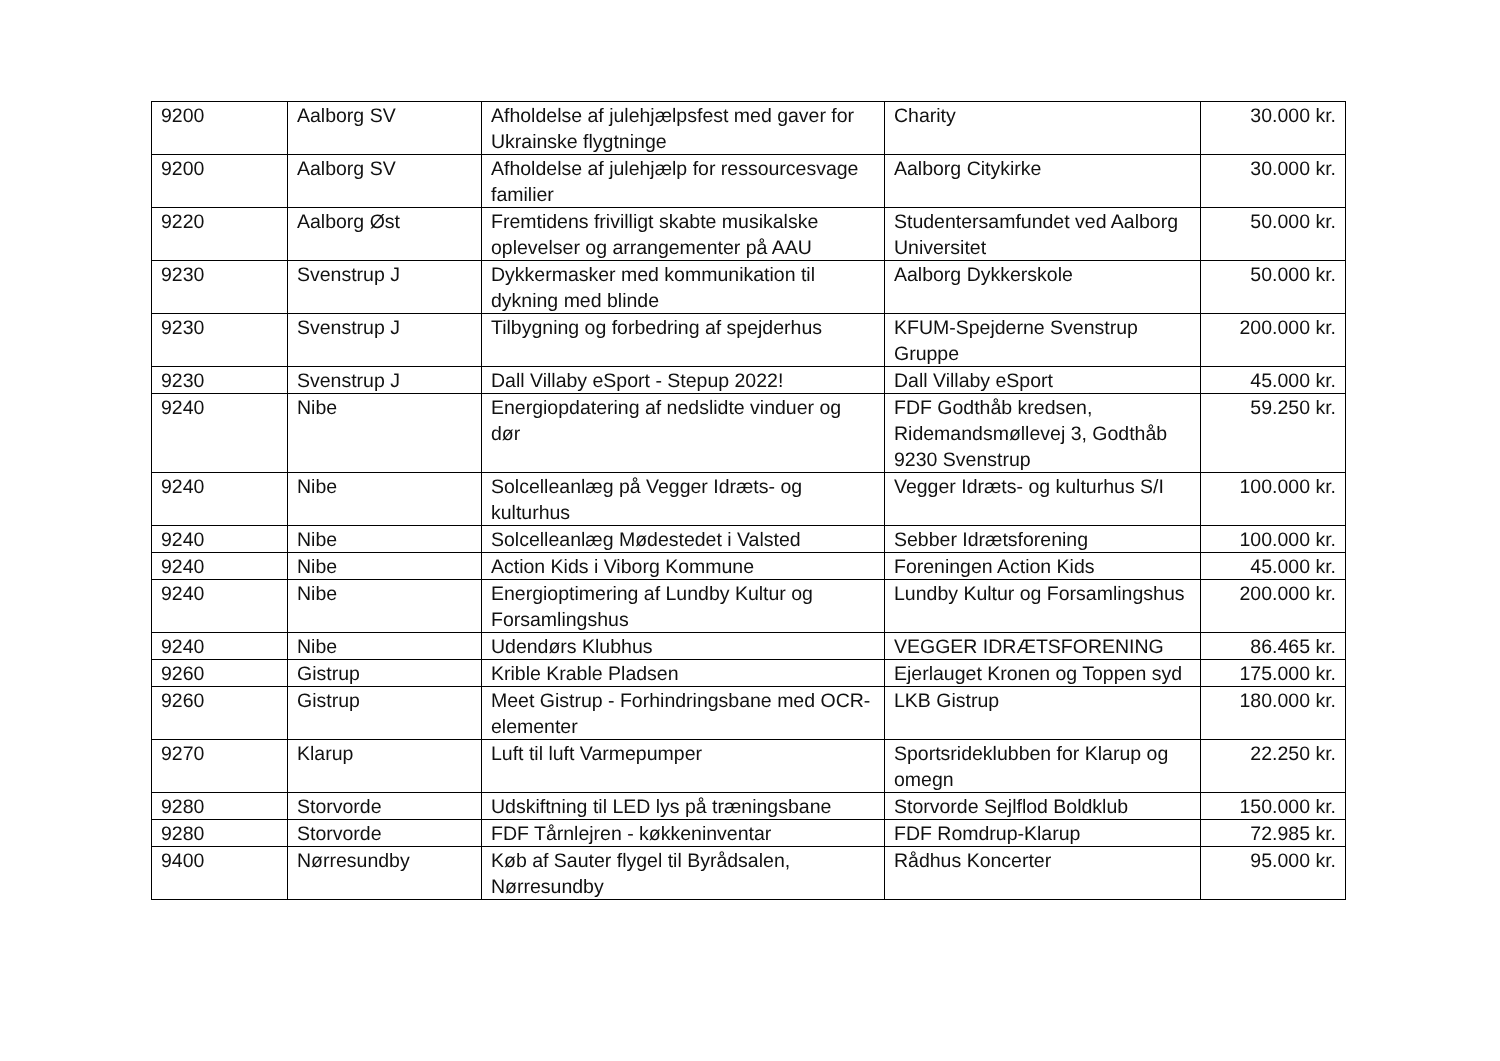| 9200 | Aalborg SV | Afholdelse af julehjælpsfest med gaver for Ukrainske flygtninge | Charity | 30.000 kr. |
| 9200 | Aalborg SV | Afholdelse af julehjælp for ressourcesvage familier | Aalborg Citykirke | 30.000 kr. |
| 9220 | Aalborg Øst | Fremtidens frivilligt skabte musikalske oplevelser og arrangementer på AAU | Studentersamfundet ved Aalborg Universitet | 50.000 kr. |
| 9230 | Svenstrup J | Dykkermasker med kommunikation til dykning med blinde | Aalborg Dykkerskole | 50.000 kr. |
| 9230 | Svenstrup J | Tilbygning og forbedring af spejderhus | KFUM-Spejderne Svenstrup Gruppe | 200.000 kr. |
| 9230 | Svenstrup J | Dall Villaby eSport - Stepup 2022! | Dall Villaby eSport | 45.000 kr. |
| 9240 | Nibe | Energiopdatering af nedslidte vinduer og dør | FDF Godthåb kredsen, Ridemandsmøllevej 3, Godthåb 9230 Svenstrup | 59.250 kr. |
| 9240 | Nibe | Solcelleanlæg på Vegger Idræts- og kulturhus | Vegger Idræts- og kulturhus S/I | 100.000 kr. |
| 9240 | Nibe | Solcelleanlæg Mødestedet i Valsted | Sebber Idrætsforening | 100.000 kr. |
| 9240 | Nibe | Action Kids i Viborg Kommune | Foreningen Action Kids | 45.000 kr. |
| 9240 | Nibe | Energioptimering af Lundby Kultur og Forsamlingshus | Lundby Kultur og Forsamlingshus | 200.000 kr. |
| 9240 | Nibe | Udendørs Klubhus | VEGGER IDRÆTSFORENING | 86.465 kr. |
| 9260 | Gistrup | Krible Krable Pladsen | Ejerlauget Kronen og Toppen syd | 175.000 kr. |
| 9260 | Gistrup | Meet Gistrup - Forhindringsbane med OCR-elementer | LKB Gistrup | 180.000 kr. |
| 9270 | Klarup | Luft til luft Varmepumper | Sportsrideklubben for Klarup og omegn | 22.250 kr. |
| 9280 | Storvorde | Udskiftning til LED lys på træningsbane | Storvorde Sejlflod Boldklub | 150.000 kr. |
| 9280 | Storvorde | FDF Tårnlejren - køkkeninventar | FDF Romdrup-Klarup | 72.985 kr. |
| 9400 | Nørresundby | Køb af Sauter flygel til Byrådsalen, Nørresundby | Rådhus Koncerter | 95.000 kr. |